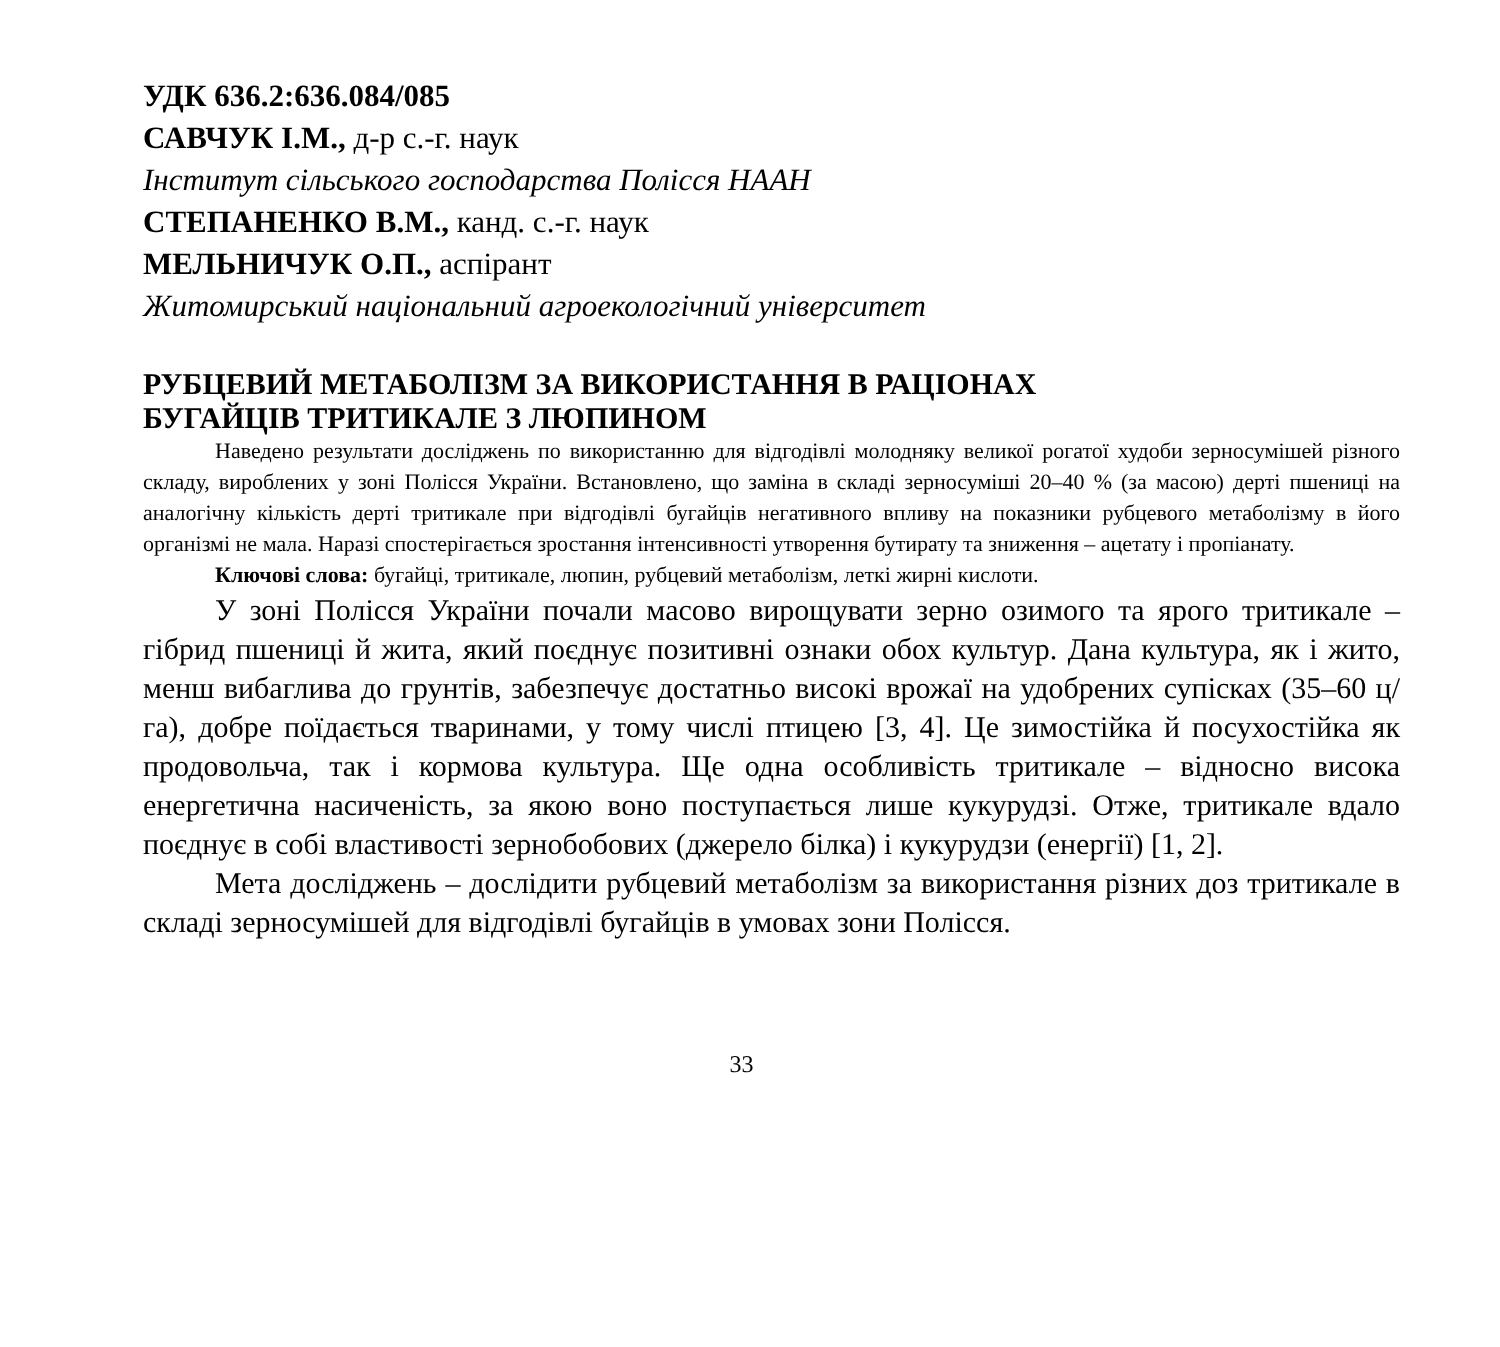УДК 636.2:636.084/085
САВЧУК І.М., д-р с.-г. наук
Інститут сільського господарства Полісся НААН
СТЕПАНЕНКО В.М., канд. с.-г. наук
МЕЛЬНИЧУК О.П., аспірант
Житомирський національний агроекологічний університет
РУБЦЕВИЙ МЕТАБОЛІЗМ ЗА ВИКОРИСТАННЯ В РАЦІОНАХ
БУГАЙЦІВ ТРИТИКАЛЕ З ЛЮПИНОМ
Наведено результати досліджень по використанню для відгодівлі молодняку великої рогатої худоби зерносумішей різного складу, вироблених у зоні Полісся України. Встановлено, що заміна в складі зерносуміші 20–40 % (за масою) дерті пшениці на аналогічну кількість дерті тритикале при відгодівлі бугайців негативного впливу на показники рубцевого метаболізму в його організмі не мала. Наразі спостерігається зростання інтенсивності утворення бутирату та зниження – ацетату і пропіанату.
Ключові слова: бугайці, тритикале, люпин, рубцевий метаболізм, леткі жирні кислоти.
У зоні Полісся України почали масово вирощувати зерно озимого та ярого тритикале – гібрид пшениці й жита, який поєднує позитивні ознаки обох культур. Дана культура, як і жито, менш вибаглива до грунтів, забезпечує достатньо високі врожаї на удобрених супісках (35–60 ц/га), добре поїдається тваринами, у тому числі птицею [3, 4]. Це зимостійка й посухостійка як продовольча, так і кормова культура. Ще одна особливість тритикале – відносно висока енергетична насиченість, за якою воно поступається лише кукурудзі. Отже, тритикале вдало поєднує в собі властивості зернобобових (джерело білка) і кукурудзи (енергії) [1, 2].
Мета досліджень – дослідити рубцевий метаболізм за використання різних доз тритикале в складі зерносумішей для відгодівлі бугайців в умовах зони Полісся.
33